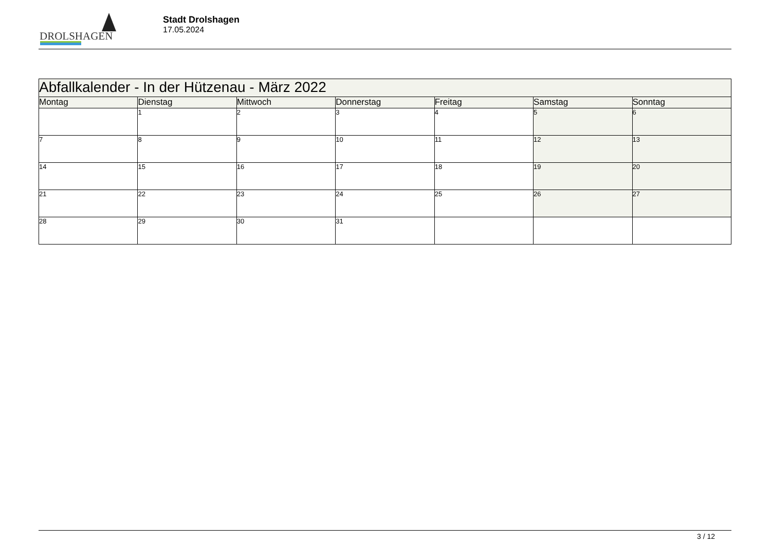DROLSHAGEN
Stadt Drolshagen
17.05.2024
| Abfallkalender - In der Hützenau - März 2022 | | | | | | |
| Montag | Dienstag | Mittwoch | Donnerstag | Freitag | Samstag | Sonntag |
| | 1 | 2 | 3 | 4 | 5 | 6 |
| 7 | 8 | 9 | 10 | 11 | 12 | 13 |
| 14 | 15 | 16 | 17 | 18 | 19 | 20 |
| 21 | 22 | 23 | 24 | 25 | 26 | 27 |
| 28 | 29 | 30 | 31 | | | |
3 / 12